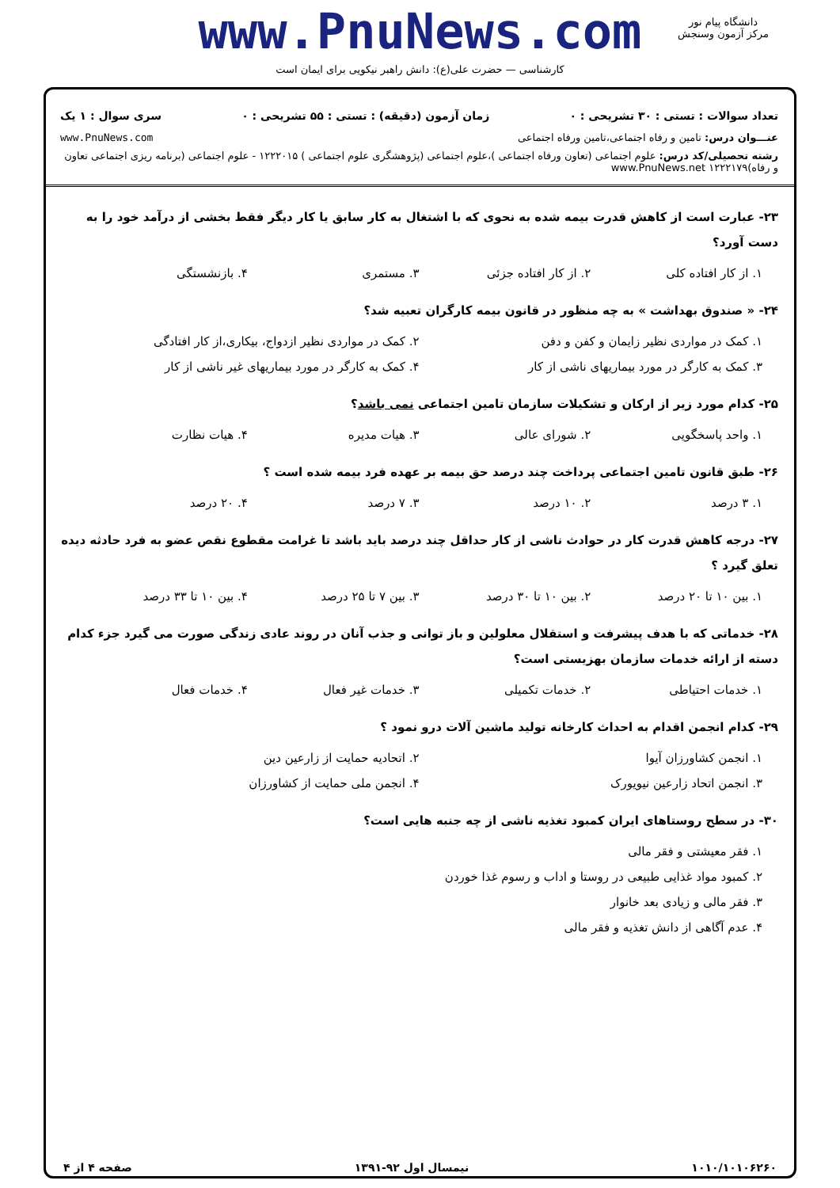www.PnuNews.com
کارشناسی — حضرت علی(ع): دانش راهبر نیکویی برای ایمان است
دانشگاه پیام نور
مرکز آزمون وسنجش
تعداد سوالات : تستی : ۳۰ تشریحی : ۰ زمان آزمون (دقیقه) : تستی : ۵۵ تشریحی : ۰ سری سوال : ۱ یک
عنـــوان درس: تامین و رفاه اجتماعی،تامین ورفاه اجتماعی www.PnuNews.com
رشته تحصیلی/کد درس: علوم اجتماعی (تعاون ورفاه اجتماعی )،علوم اجتماعی (پژوهشگری علوم اجتماعی ) ۱۲۲۲۰۱۵ - علوم اجتماعی (برنامه ریزی اجتماعی تعاون و رفاه)۱۲۲۲۱۷۹ www.PnuNews.net
۲۳- عبارت است از کاهش قدرت بیمه شده به نحوی که با اشتغال به کار سابق یا کار دیگر فقط بخشی از درآمد خود را به دست آورد؟
۱. از کار افتاده کلی ۲. از کار افتاده جزئی ۳. مستمری ۴. بازنشستگی
۲۴- « صندوق بهداشت » به چه منظور در قانون بیمه کارگران تعبیه شد؟
۱. کمک در مواردی نظیر زایمان و کفن و دفن ۲. کمک در مواردی نظیر ازدواج، بیکاری،از کار افتادگی
۳. کمک به کارگر در مورد بیماریهای ناشی از کار ۴. کمک به کارگر در مورد بیماریهای غیر ناشی از کار
۲۵- کدام مورد زیر از ارکان و تشکیلات سازمان تامین اجتماعی نمی باشد؟
۱. واحد پاسخگویی ۲. شورای عالی ۳. هیات مدیره ۴. هیات نظارت
۲۶- طبق قانون تامین اجتماعی پرداخت چند درصد حق بیمه بر عهده فرد بیمه شده است ؟
۱. ۳ درصد ۲. ۱۰ درصد ۳. ۷ درصد ۴. ۲۰ درصد
۲۷- درجه کاهش قدرت کار در حوادث ناشی از کار حداقل چند درصد باید باشد تا غرامت مقطوع نقص عضو به فرد حادثه دیده تعلق گیرد ؟
۱. بین ۱۰ تا ۲۰ درصد ۲. بین ۱۰ تا ۳۰ درصد ۳. بین ۷ تا ۲۵ درصد ۴. بین ۱۰ تا ۳۳ درصد
۲۸- خدماتی که با هدف پیشرفت و استقلال معلولین و باز توانی و جذب آنان در روند عادی زندگی صورت می گیرد جزء کدام دسته از ارائه خدمات سازمان بهزیستی است؟
۱. خدمات احتیاطی ۲. خدمات تکمیلی ۳. خدمات غیر فعال ۴. خدمات فعال
۲۹- کدام انجمن اقدام به احداث کارخانه تولید ماشین آلات درو نمود ؟
۱. انجمن کشاورزان آیوا ۲. اتحادیه حمایت از زارعین دین
۳. انجمن اتحاد زارعین نیویورک ۴. انجمن ملی حمایت از کشاورزان
۳۰- در سطح روستاهای ایران کمبود تغذیه ناشی از چه جنبه هایی است؟
۱. فقر معیشتی و فقر مالی
۲. کمبود مواد غذایی طبیعی در روستا و اداب و رسوم غذا خوردن
۳. فقر مالی و زیادی بعد خانوار
۴. عدم آگاهی از دانش تغذیه و فقر مالی
۱۰۱۰/۱۰۱۰۶۲۶۰ نیمسال اول ۹۲-۱۳۹۱ صفحه ۴ از ۴